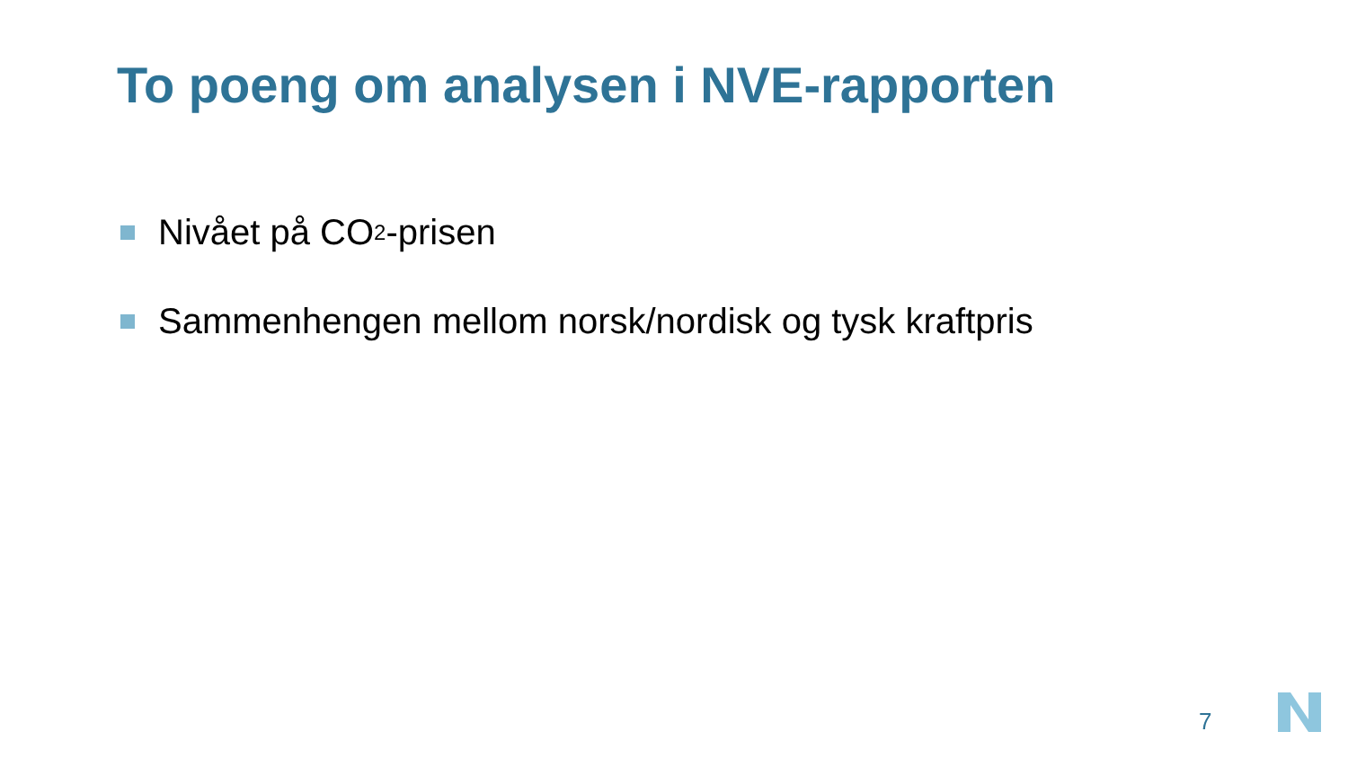To poeng om analysen i NVE-rapporten
Nivået på CO<sub>2</sub>-prisen
Sammenhengen mellom norsk/nordisk og tysk kraftpris
7